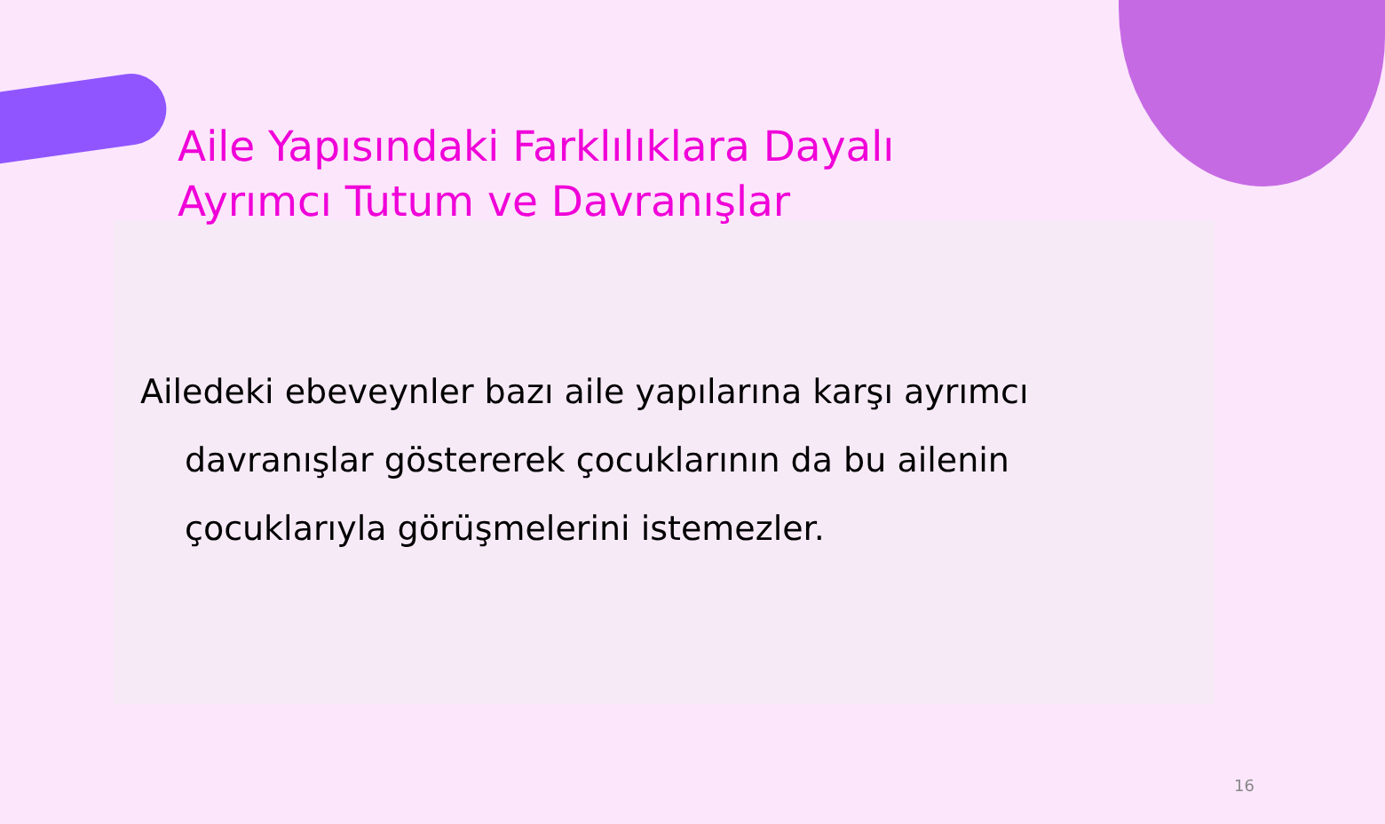Aile Yapısındaki Farklılıklara Dayalı
Ayrımcı Tutum ve Davranışlar
Ailedeki ebeveynler bazı aile yapılarına karşı ayrımcı davranışlar göstererek çocuklarının da bu ailenin çocuklarıyla görüşmelerini istemezler.
16